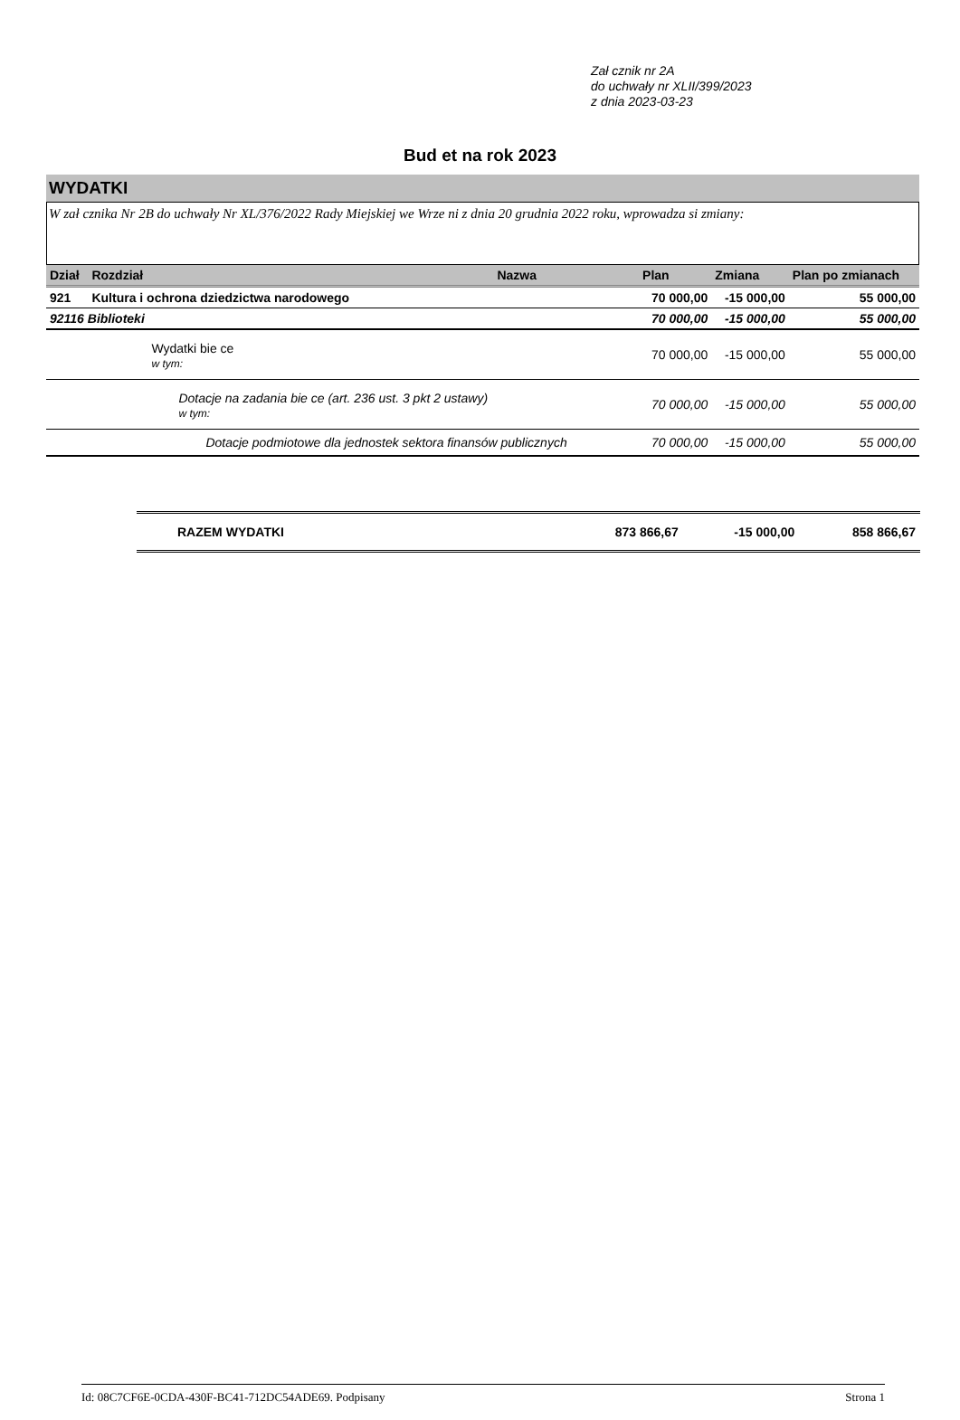Zał cznik nr 2A
do uchwały nr XLII/399/2023
z dnia 2023-03-23
Bud et na rok 2023
WYDATKI
W zał cznika Nr 2B do uchwały Nr XL/376/2022 Rady Miejskiej we Wrze ni z dnia 20 grudnia 2022 roku, wprowadza si zmiany:
| Dział | Rozdział | Nazwa | Plan | Zmiana | Plan po zmianach |
| --- | --- | --- | --- | --- | --- |
| 921 | Kultura i ochrona dziedzictwa narodowego | | 70 000,00 | -15 000,00 | 55 000,00 |
| 92116 Biblioteki | | | 70 000,00 | -15 000,00 | 55 000,00 |
| | Wydatki bie ce w tym: | | 70 000,00 | -15 000,00 | 55 000,00 |
| | Dotacje na zadania bie ce (art. 236 ust. 3 pkt 2 ustawy) w tym: | | 70 000,00 | -15 000,00 | 55 000,00 |
| | Dotacje podmiotowe dla jednostek sektora finansów publicznych | | 70 000,00 | -15 000,00 | 55 000,00 |
| RAZEM WYDATKI | 873 866,67 | -15 000,00 | 858 866,67 |
Id: 08C7CF6E-0CDA-430F-BC41-712DC54ADE69. Podpisany Strona 1